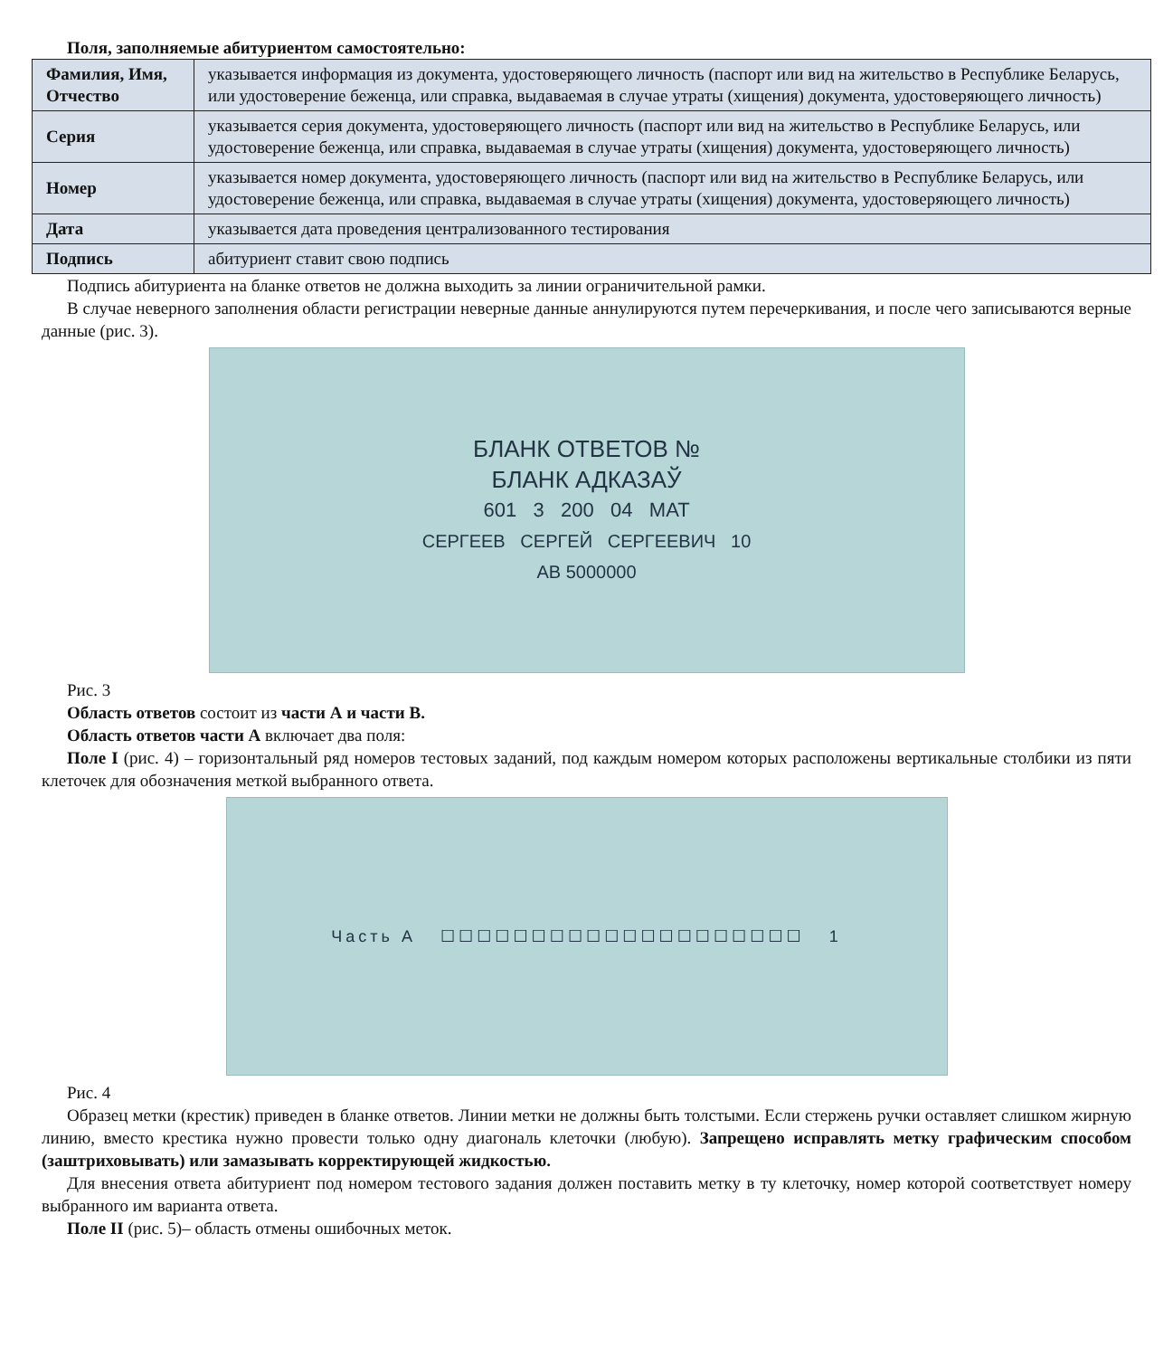Поля, заполняемые абитуриентом самостоятельно:
| Фамилия, Имя, Отчество | указывается информация из документа, удостоверяющего личность (паспорт или вид на жительство в Республике Беларусь, или удостоверение беженца, или справка, выдаваемая в случае утраты (хищения) документа, удостоверяющего личность) |
| Серия | указывается серия документа, удостоверяющего личность (паспорт или вид на жительство в Республике Беларусь, или удостоверение беженца, или справка, выдаваемая в случае утраты (хищения) документа, удостоверяющего личность) |
| Номер | указывается номер документа, удостоверяющего личность (паспорт или вид на жительство в Республике Беларусь, или удостоверение беженца, или справка, выдаваемая в случае утраты (хищения) документа, удостоверяющего личность) |
| Дата | указывается дата проведения централизованного тестирования |
| Подпись | абитуриент ставит свою подпись |
Подпись абитуриента на бланке ответов не должна выходить за линии ограничительной рамки.
В случае неверного заполнения области регистрации неверные данные аннулируются путем перечеркивания, и после чего записываются верные данные (рис. 3).
БЛАНК ОТВЕТОВ №
БЛАНК АДКАЗАЎ
601 3 200 04 МАТ
СЕРГЕЕВ СЕРГЕЙ СЕРГЕЕВИЧ 10
АВ 5000000
Рис. 3
Область ответов состоит из части А и части В.
Область ответов части А включает два поля:
Поле I (рис. 4) – горизонтальный ряд номеров тестовых заданий, под каждым номером которых расположены вертикальные столбики из пяти клеточек для обозначения меткой выбранного ответа.
Часть А ☐☐☐☐☐☐☐☐☐☐☐☐☐☐☐☐☐☐☐☐ 1
Рис. 4
Образец метки (крестик) приведен в бланке ответов. Линии метки не должны быть толстыми. Если стержень ручки оставляет слишком жирную линию, вместо крестика нужно провести только одну диагональ клеточки (любую). Запрещено исправлять метку графическим способом (заштриховывать) или замазывать корректирующей жидкостью.
Для внесения ответа абитуриент под номером тестового задания должен поставить метку в ту клеточку, номер которой соответствует номеру выбранного им варианта ответа.
Поле II (рис. 5)– область отмены ошибочных меток.